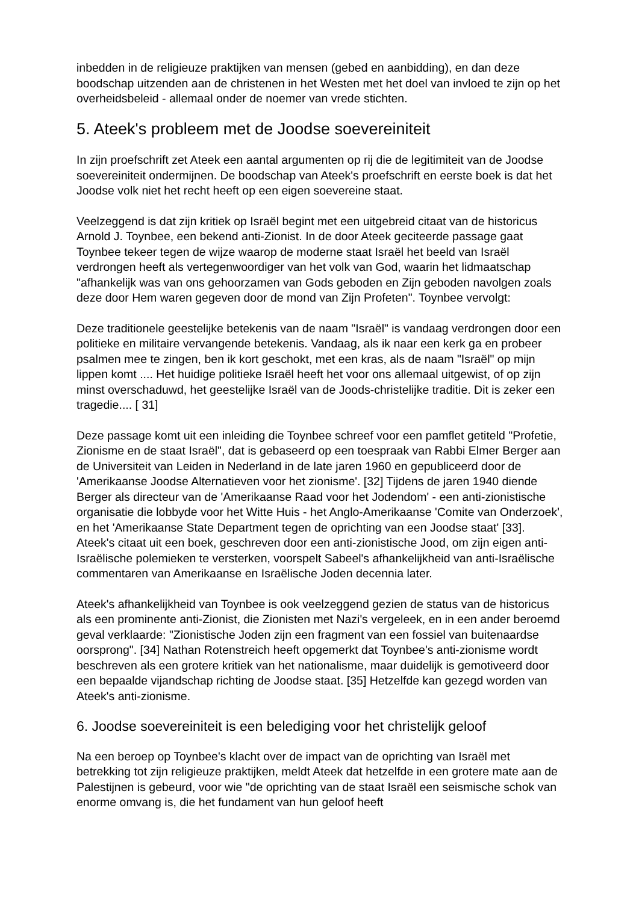inbedden in de religieuze praktijken van mensen (gebed en aanbidding), en dan deze boodschap uitzenden aan de christenen in het Westen met het doel van invloed te zijn op het overheidsbeleid - allemaal onder de noemer van vrede stichten.
5. Ateek's probleem met de Joodse soevereiniteit
In zijn proefschrift zet Ateek een aantal argumenten op rij die de legitimiteit van de Joodse soevereiniteit ondermijnen. De boodschap van Ateek's proefschrift en eerste boek is dat het Joodse volk niet het recht heeft op een eigen soevereine staat.
Veelzeggend is dat zijn kritiek op Israël begint met een uitgebreid citaat van de historicus Arnold J. Toynbee, een bekend anti-Zionist. In de door Ateek geciteerde passage gaat Toynbee tekeer tegen de wijze waarop de moderne staat Israël het beeld van Israël verdrongen heeft als vertegenwoordiger van het volk van God, waarin het lidmaatschap "afhankelijk was van ons gehoorzamen van Gods geboden en Zijn geboden navolgen zoals deze door Hem waren gegeven door de mond van Zijn Profeten". Toynbee vervolgt:
Deze traditionele geestelijke betekenis van de naam "Israël" is vandaag verdrongen door een politieke en militaire vervangende betekenis. Vandaag, als ik naar een kerk ga en probeer psalmen mee te zingen, ben ik kort geschokt, met een kras, als de naam "Israël" op mijn lippen komt .... Het huidige politieke Israël heeft het voor ons allemaal uitgewist, of op zijn minst overschaduwd, het geestelijke Israël van de Joods-christelijke traditie. Dit is zeker een tragedie.... [ 31]
Deze passage komt uit een inleiding die Toynbee schreef voor een pamflet getiteld "Profetie, Zionisme en de staat Israël", dat is gebaseerd op een toespraak van Rabbi Elmer Berger aan de Universiteit van Leiden in Nederland in de late jaren 1960 en gepubliceerd door de 'Amerikaanse Joodse Alternatieven voor het zionisme'. [32] Tijdens de jaren 1940 diende Berger als directeur van de 'Amerikaanse Raad voor het Jodendom' - een anti-zionistische organisatie die lobbyde voor het Witte Huis - het Anglo-Amerikaanse 'Comite van Onderzoek', en het 'Amerikaanse State Department tegen de oprichting van een Joodse staat' [33].
Ateek's citaat uit een boek, geschreven door een anti-zionistische Jood, om zijn eigen anti-Israëlische polemieken te versterken, voorspelt Sabeel's afhankelijkheid van anti-Israëlische commentaren van Amerikaanse en Israëlische Joden decennia later.
Ateek's afhankelijkheid van Toynbee is ook veelzeggend gezien de status van de historicus als een prominente anti-Zionist, die Zionisten met Nazi's vergeleek, en in een ander beroemd geval verklaarde: "Zionistische Joden zijn een fragment van een fossiel van buitenaardse oorsprong". [34] Nathan Rotenstreich heeft opgemerkt dat Toynbee's anti-zionisme wordt beschreven als een grotere kritiek van het nationalisme, maar duidelijk is gemotiveerd door een bepaalde vijandschap richting de Joodse staat. [35] Hetzelfde kan gezegd worden van Ateek's anti-zionisme.
6. Joodse soevereiniteit is een belediging voor het christelijk geloof
Na een beroep op Toynbee's klacht over de impact van de oprichting van Israël met betrekking tot zijn religieuze praktijken, meldt Ateek dat hetzelfde in een grotere mate aan de Palestijnen is gebeurd, voor wie "de oprichting van de staat Israël een seismische schok van enorme omvang is, die het fundament van hun geloof heeft